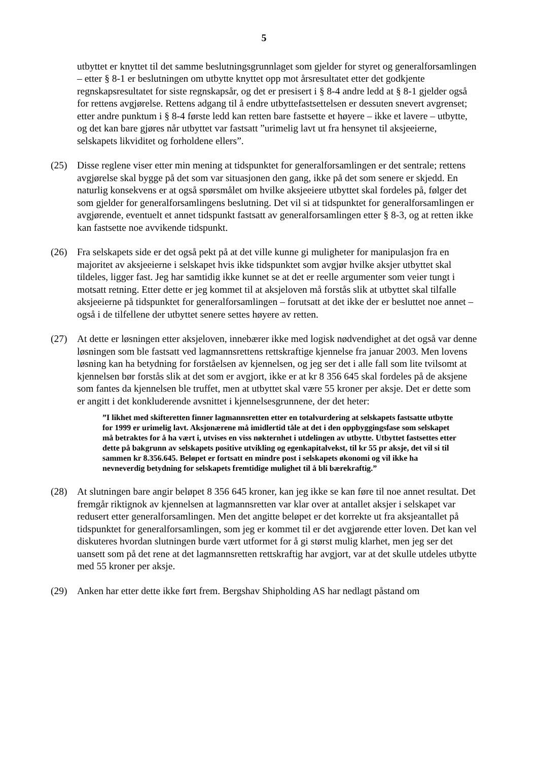5
utbyttet er knyttet til det samme beslutningsgrunnlaget som gjelder for styret og generalforsamlingen – etter § 8-1 er beslutningen om utbytte knyttet opp mot årsresultatet etter det godkjente regnskapsresultatet for siste regnskapsår, og det er presisert i § 8-4 andre ledd at § 8-1 gjelder også for rettens avgjørelse. Rettens adgang til å endre utbyttefastsettelsen er dessuten snevert avgrenset; etter andre punktum i § 8-4 første ledd kan retten bare fastsette et høyere – ikke et lavere – utbytte, og det kan bare gjøres når utbyttet var fastsatt ”urimelig lavt ut fra hensynet til aksjeeierne, selskapets likviditet og forholdene ellers”.
(25) Disse reglene viser etter min mening at tidspunktet for generalforsamlingen er det sentrale; rettens avgjørelse skal bygge på det som var situasjonen den gang, ikke på det som senere er skjedd. En naturlig konsekvens er at også spørsmålet om hvilke aksjeeiere utbyttet skal fordeles på, følger det som gjelder for generalforsamlingens beslutning. Det vil si at tidspunktet for generalforsamlingen er avgjørende, eventuelt et annet tidspunkt fastsatt av generalforsamlingen etter § 8-3, og at retten ikke kan fastsette noe avvikende tidspunkt.
(26) Fra selskapets side er det også pekt på at det ville kunne gi muligheter for manipulasjon fra en majoritet av aksjeeierne i selskapet hvis ikke tidspunktet som avgjør hvilke aksjer utbyttet skal tildeles, ligger fast. Jeg har samtidig ikke kunnet se at det er reelle argumenter som veier tungt i motsatt retning. Etter dette er jeg kommet til at aksjeloven må forstås slik at utbyttet skal tilfalle aksjeeierne på tidspunktet for generalforsamlingen – forutsatt at det ikke der er besluttet noe annet – også i de tilfellene der utbyttet senere settes høyere av retten.
(27) At dette er løsningen etter aksjeloven, innebærer ikke med logisk nødvendighet at det også var denne løsningen som ble fastsatt ved lagmannsrettens rettskraftige kjennelse fra januar 2003. Men lovens løsning kan ha betydning for forståelsen av kjennelsen, og jeg ser det i alle fall som lite tvilsomt at kjennelsen bør forstås slik at det som er avgjort, ikke er at kr 8 356 645 skal fordeles på de aksjene som fantes da kjennelsen ble truffet, men at utbyttet skal være 55 kroner per aksje. Det er dette som er angitt i det konkluderende avsnittet i kjennelsesgrunnene, der det heter:
”I likhet med skifteretten finner lagmannsretten etter en totalvurdering at selskapets fastsatte utbytte for 1999 er urimelig lavt. Aksjonærene må imidlertid tåle at det i den oppbyggingsfase som selskapet må betraktes for å ha vært i, utvises en viss nøkternhet i utdelingen av utbytte. Utbyttet fastsettes etter dette på bakgrunn av selskapets positive utvikling og egenkapitalvekst, til kr 55 pr aksje, det vil si til sammen kr 8.356.645. Beløpet er fortsatt en mindre post i selskapets økonomi og vil ikke ha nevneverdig betydning for selskapets fremtidige mulighet til å bli bærekraftig.”
(28) At slutningen bare angir beløpet 8 356 645 kroner, kan jeg ikke se kan føre til noe annet resultat. Det fremgår riktignok av kjennelsen at lagmannsretten var klar over at antallet aksjer i selskapet var redusert etter generalforsamlingen. Men det angitte beløpet er det korrekte ut fra aksjeantallet på tidspunktet for generalforsamlingen, som jeg er kommet til er det avgjørende etter loven. Det kan vel diskuteres hvordan slutningen burde vært utformet for å gi størst mulig klarhet, men jeg ser det uansett som på det rene at det lagmannsretten rettskraftig har avgjort, var at det skulle utdeles utbytte med 55 kroner per aksje.
(29) Anken har etter dette ikke ført frem. Bergshav Shipholding AS har nedlagt påstand om